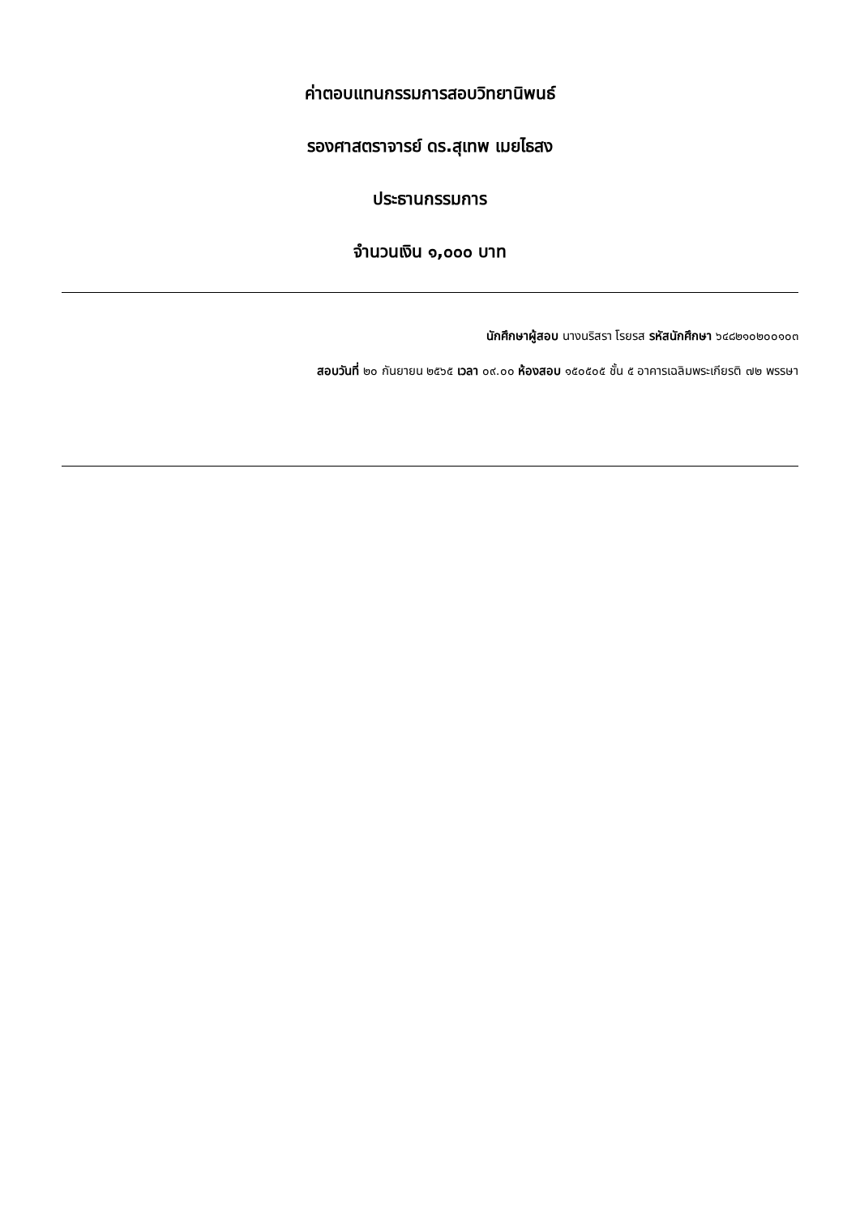ค่าตอบแทนกรรมการสอบวิทยานิพนธ์
รองศาสตราจารย์ ดร.สุเทพ เมยไธสง
ประธานกรรมการ
จำนวนเงิน ๑,๐๐๐ บาท
นักศึกษาผู้สอบ นางนริสรา โรยรส รหัสนักศึกษา ๖๔๘๒๑๐๒๐๐๑๐๓
สอบวันที่ ๒๐ กันยายน ๒๕๖๕ เวลา ๐๙.๐๐ ห้องสอบ ๑๕๐๕๐๕ ชั้น ๕ อาคารเฉลิมพระเกียรติ ๗๒ พรรษา